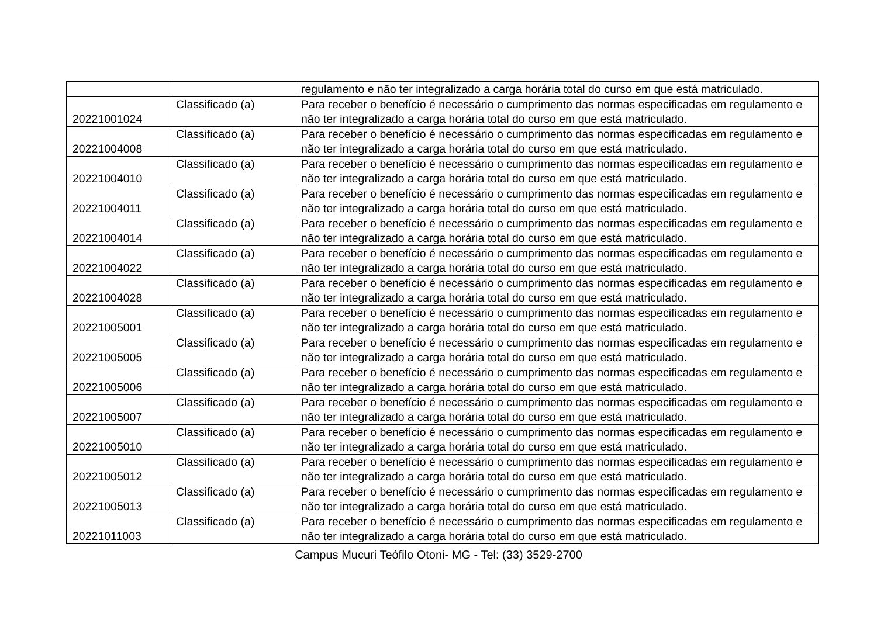| | | regulamento e não ter integralizado a carga horária total do curso em que está matriculado. |
| 20221001024 | Classificado (a) | Para receber o benefício é necessário o cumprimento das normas especificadas em regulamento e não ter integralizado a carga horária total do curso em que está matriculado. |
| 20221004008 | Classificado (a) | Para receber o benefício é necessário o cumprimento das normas especificadas em regulamento e não ter integralizado a carga horária total do curso em que está matriculado. |
| 20221004010 | Classificado (a) | Para receber o benefício é necessário o cumprimento das normas especificadas em regulamento e não ter integralizado a carga horária total do curso em que está matriculado. |
| 20221004011 | Classificado (a) | Para receber o benefício é necessário o cumprimento das normas especificadas em regulamento e não ter integralizado a carga horária total do curso em que está matriculado. |
| 20221004014 | Classificado (a) | Para receber o benefício é necessário o cumprimento das normas especificadas em regulamento e não ter integralizado a carga horária total do curso em que está matriculado. |
| 20221004022 | Classificado (a) | Para receber o benefício é necessário o cumprimento das normas especificadas em regulamento e não ter integralizado a carga horária total do curso em que está matriculado. |
| 20221004028 | Classificado (a) | Para receber o benefício é necessário o cumprimento das normas especificadas em regulamento e não ter integralizado a carga horária total do curso em que está matriculado. |
| 20221005001 | Classificado (a) | Para receber o benefício é necessário o cumprimento das normas especificadas em regulamento e não ter integralizado a carga horária total do curso em que está matriculado. |
| 20221005005 | Classificado (a) | Para receber o benefício é necessário o cumprimento das normas especificadas em regulamento e não ter integralizado a carga horária total do curso em que está matriculado. |
| 20221005006 | Classificado (a) | Para receber o benefício é necessário o cumprimento das normas especificadas em regulamento e não ter integralizado a carga horária total do curso em que está matriculado. |
| 20221005007 | Classificado (a) | Para receber o benefício é necessário o cumprimento das normas especificadas em regulamento e não ter integralizado a carga horária total do curso em que está matriculado. |
| 20221005010 | Classificado (a) | Para receber o benefício é necessário o cumprimento das normas especificadas em regulamento e não ter integralizado a carga horária total do curso em que está matriculado. |
| 20221005012 | Classificado (a) | Para receber o benefício é necessário o cumprimento das normas especificadas em regulamento e não ter integralizado a carga horária total do curso em que está matriculado. |
| 20221005013 | Classificado (a) | Para receber o benefício é necessário o cumprimento das normas especificadas em regulamento e não ter integralizado a carga horária total do curso em que está matriculado. |
| 20221011003 | Classificado (a) | Para receber o benefício é necessário o cumprimento das normas especificadas em regulamento e não ter integralizado a carga horária total do curso em que está matriculado. |
Campus Mucuri Teófilo Otoni- MG - Tel: (33) 3529-2700